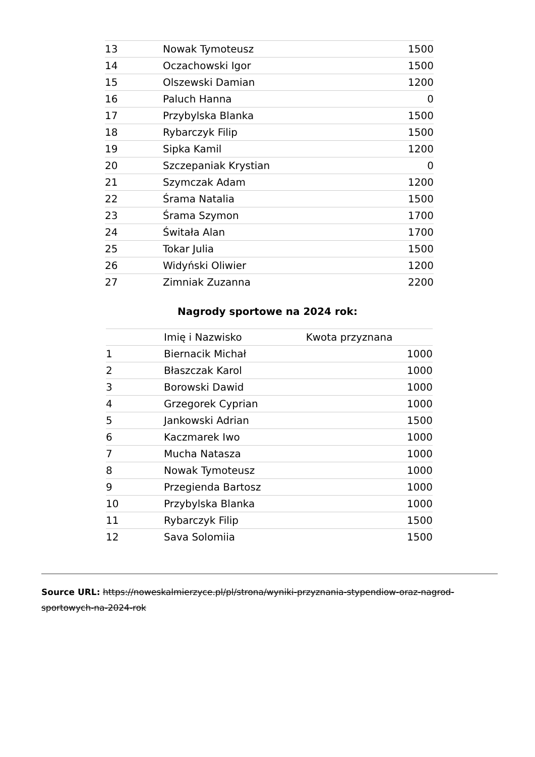| 13 | Nowak Tymoteusz | 1500 |
| 14 | Oczachowski Igor | 1500 |
| 15 | Olszewski Damian | 1200 |
| 16 | Paluch Hanna | 0 |
| 17 | Przybylska Blanka | 1500 |
| 18 | Rybarczyk Filip | 1500 |
| 19 | Sipka Kamil | 1200 |
| 20 | Szczepaniak Krystian | 0 |
| 21 | Szymczak Adam | 1200 |
| 22 | Śrama Natalia | 1500 |
| 23 | Śrama Szymon | 1700 |
| 24 | Świtała Alan | 1700 |
| 25 | Tokar Julia | 1500 |
| 26 | Widyński Oliwier | 1200 |
| 27 | Zimniak Zuzanna | 2200 |
Nagrody sportowe na 2024 rok:
| | Imię i Nazwisko | Kwota przyznana |
| --- | --- | --- |
| 1 | Biernacik Michał | 1000 |
| 2 | Błaszczak Karol | 1000 |
| 3 | Borowski Dawid | 1000 |
| 4 | Grzegorek Cyprian | 1000 |
| 5 | Jankowski Adrian | 1500 |
| 6 | Kaczmarek Iwo | 1000 |
| 7 | Mucha Natasza | 1000 |
| 8 | Nowak Tymoteusz | 1000 |
| 9 | Przegienda Bartosz | 1000 |
| 10 | Przybylska Blanka | 1000 |
| 11 | Rybarczyk Filip | 1500 |
| 12 | Sava Solomiia | 1500 |
Source URL: https://noweskalmierzyce.pl/pl/strona/wyniki-przyznania-stypendiow-oraz-nagrod-sportowych-na-2024-rok